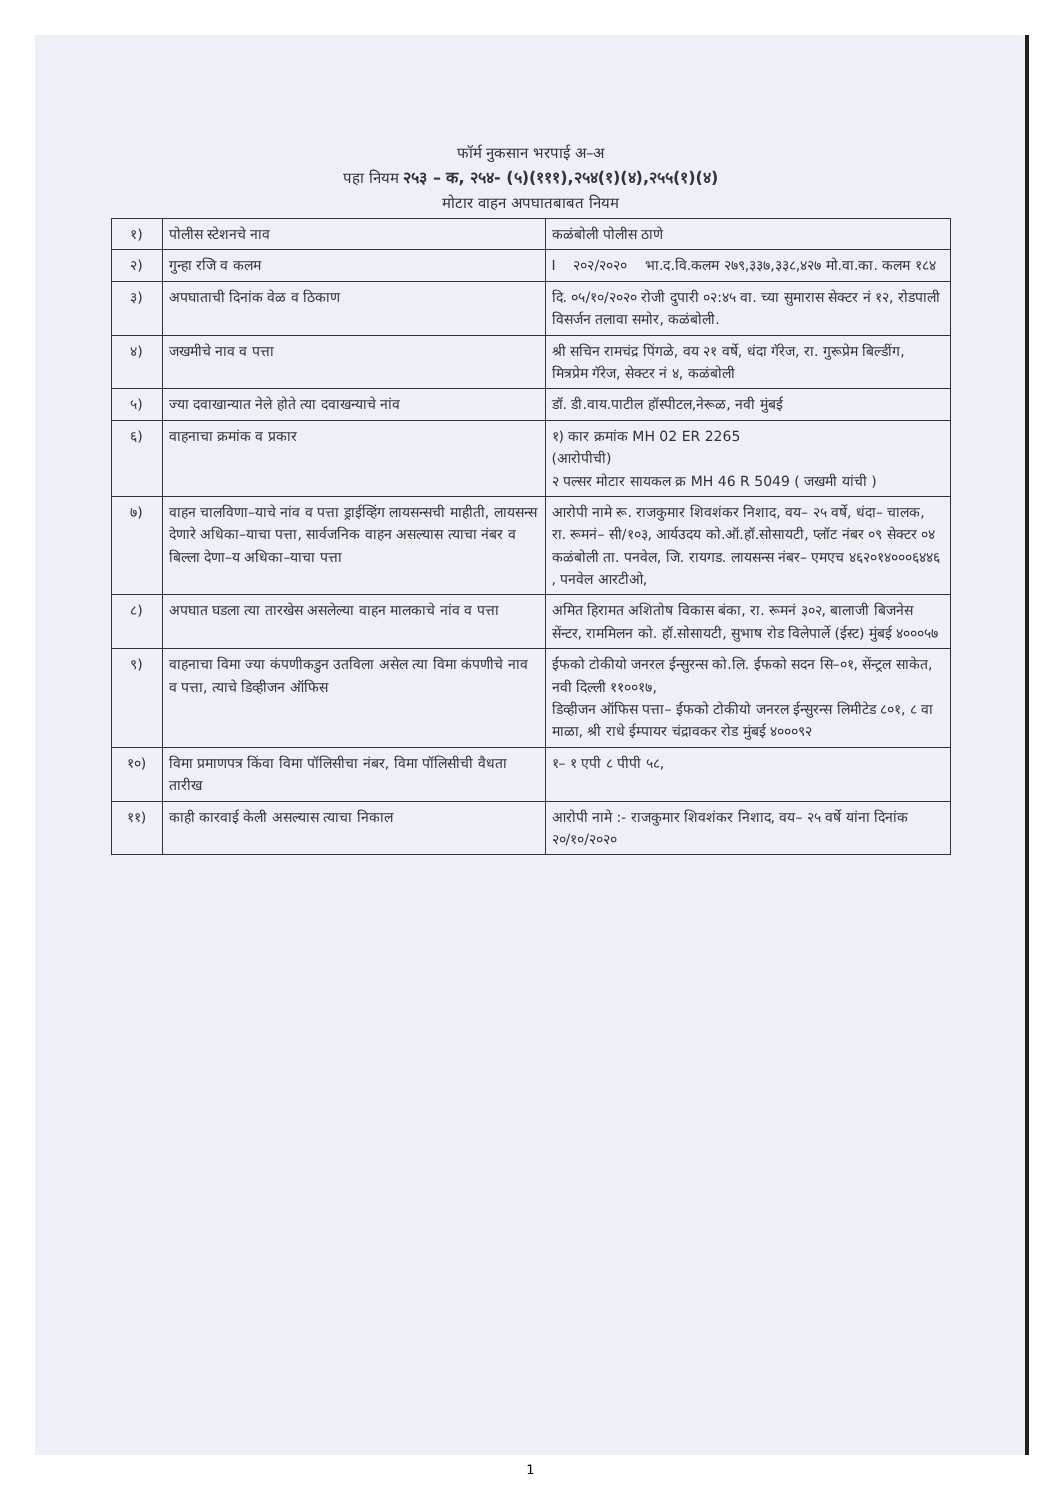फॉर्म नुकसान भरपाई अ–अ
पहा नियम २५३ – क, २५४- (५)(१११),२५४(१)(४),२५५(१)(४)
मोटार वाहन अपघातबाबत नियम
| १) | पोलीस स्टेशनचे नाव | कळंबोली पोलीस ठाणे |
| २) | गुन्हा रजि व कलम | I २०२/२०२० भा.द.वि.कलम २७९,३३७,३३८,४२७ मो.वा.का. कलम १८४ |
| ३) | अपघाताची दिनांक वेळ व ठिकाण | दि. ०५/१०/२०२० रोजी दुपारी ०२:४५ वा. च्या सुमारास सेक्टर नं १२, रोडपाली विसर्जन तलावा समोर, कळंबोली. |
| ४) | जखमीचे नाव व पत्ता | श्री सचिन रामचंद्र पिंगळे, वय २१ वर्षे, धंदा गॅरेज, रा. गुरूप्रेम बिल्डींग, मित्रप्रेम गॅरेज, सेक्टर नं ४, कळंबोली |
| ५) | ज्या दवाखान्यात नेले होते त्या दवाखन्याचे नांव | डॉ. डी.वाय.पाटील हॉस्पीटल,नेरूळ, नवी मुंबई |
| ६) | वाहनाचा क्रमांक व प्रकार | १) कार क्रमांक MH 02 ER 2265 (आरोपीची) २ पल्सर मोटार सायकल क्र MH 46 R 5049 ( जखमी यांची ) |
| ७) | वाहन चालविणा–याचे नांव व पत्ता ड्राईव्हिंग लायसन्सची माहीती, लायसन्स देणारे अधिका–याचा पत्ता, सार्वजनिक वाहन असल्यास त्याचा नंबर व बिल्ला देणा–य अधिका–याचा पत्ता | आरोपी नामे रू. राजकुमार शिवशंकर निशाद, वय– २५ वर्षे, धंदा– चालक, रा. रूमनं– सी/१०३, आर्यउदय को.ऑ.हॉ.सोसायटी, प्लॉट नंबर ०९ सेक्टर ०४ कळंबोली ता. पनवेल, जि. रायगड. लायसन्स नंबर– एमएच ४६२०१४०००६४४६ , पनवेल आरटीओ, |
| ८) | अपघात घडला त्या तारखेस असलेल्या वाहन मालकाचे नांव व पत्ता | अमित हिरामत अशितोष विकास बंका, रा. रूमनं ३०२, बालाजी बिजनेस सेंन्टर, राममिलन को. हॉ.सोसायटी, सुभाष रोड विलेपार्ले (ईस्ट) मुंबई ४०००५७ |
| ९) | वाहनाचा विमा ज्या कंपणीकडुन उतविला असेल त्या विमा कंपणीचे नाव व पत्ता, त्याचे डिव्हीजन ऑफिस | ईफको टोकीयो जनरल ईन्सुरन्स को.लि. ईफको सदन सि–०१, सेंन्ट्रल साकेत, नवी दिल्ली ११००१७, डिव्हीजन ऑफिस पत्ता– ईफको टोकीयो जनरल ईन्सुरन्स लिमीटेड ८०१, ८ वा माळा, श्री राधे ईम्पायर चंद्रावकर रोड मुंबई ४०००९२ |
| १०) | विमा प्रमाणपत्र किंवा विमा पॉलिसीचा नंबर, विमा पॉलिसीची वैधता तारीख | १– १ एपी ८ पीपी ५८, |
| ११) | काही कारवाई केली असल्यास त्याचा निकाल | आरोपी नामे :- राजकुमार शिवशंकर निशाद, वय– २५ वर्षे यांना दिनांक २०/१०/२०२० |
1